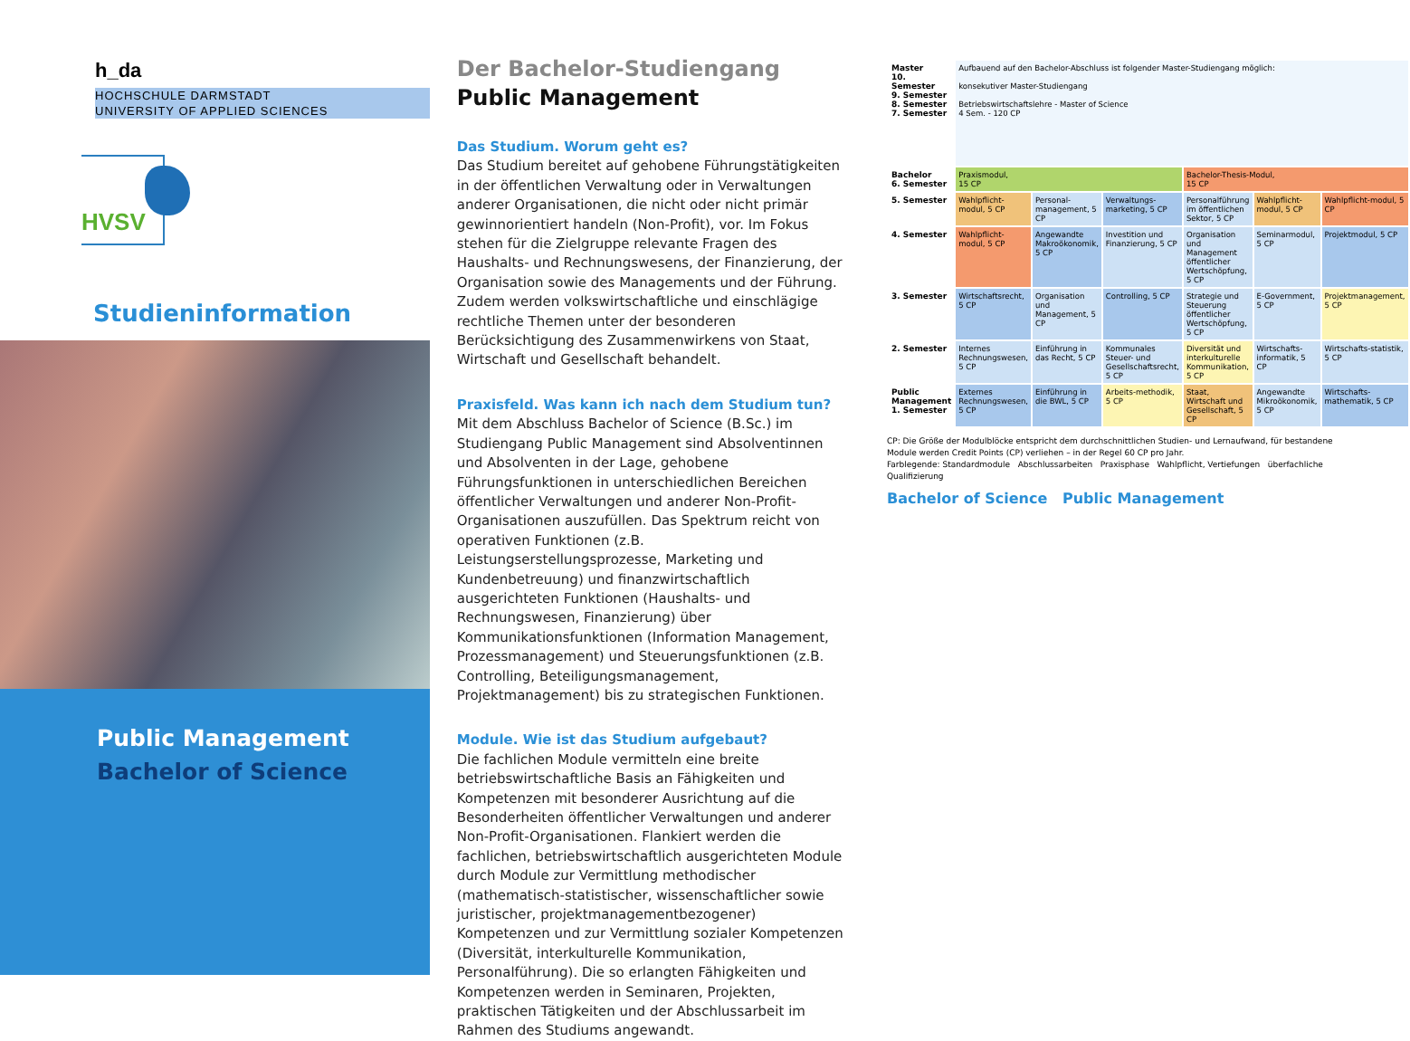h_da
HOCHSCHULE DARMSTADT
UNIVERSITY OF APPLIED SCIENCES
HVSV
Studieninformation
Public Management
Bachelor of Science
Der Bachelor-Studiengang
Public Management
Das Studium. Worum geht es?
Das Studium bereitet auf gehobene Führungstätigkeiten in der öffentlichen Verwaltung oder in Verwaltungen anderer Organisationen, die nicht oder nicht primär gewinnorientiert handeln (Non-Profit), vor. Im Fokus stehen für die Zielgruppe relevante Fragen des Haushalts- und Rechnungswesens, der Finanzierung, der Organisation sowie des Managements und der Führung. Zudem werden volkswirtschaftliche und einschlägige rechtliche Themen unter der besonderen Berücksichtigung des Zusammenwirkens von Staat, Wirtschaft und Gesellschaft behandelt.
Praxisfeld. Was kann ich nach dem Studium tun?
Mit dem Abschluss Bachelor of Science (B.Sc.) im Studiengang Public Management sind Absolventinnen und Absolventen in der Lage, gehobene Führungsfunktionen in unterschiedlichen Bereichen öffentlicher Verwaltungen und anderer Non-Profit-Organisationen auszufüllen. Das Spektrum reicht von operativen Funktionen (z.B. Leistungserstellungsprozesse, Marketing und Kundenbetreuung) und finanzwirtschaftlich ausgerichteten Funktionen (Haushalts- und Rechnungswesen, Finanzierung) über Kommunikationsfunktionen (Information Management, Prozessmanagement) und Steuerungsfunktionen (z.B. Controlling, Beteiligungsmanagement, Projektmanagement) bis zu strategischen Funktionen.
Module. Wie ist das Studium aufgebaut?
Die fachlichen Module vermitteln eine breite betriebswirtschaftliche Basis an Fähigkeiten und Kompetenzen mit besonderer Ausrichtung auf die Besonderheiten öffentlicher Verwaltungen und anderer Non-Profit-Organisationen. Flankiert werden die fachlichen, betriebswirtschaftlich ausgerichteten Module durch Module zur Vermittlung methodischer (mathematisch-statistischer, wissenschaftlicher sowie juristischer, projektmanagementbezogener) Kompetenzen und zur Vermittlung sozialer Kompetenzen (Diversität, interkulturelle Kommunikation, Personalführung). Die so erlangten Fähigkeiten und Kompetenzen werden in Seminaren, Projekten, praktischen Tätigkeiten und der Abschlussarbeit im Rahmen des Studiums angewandt.
| Master 10. Semester 9. Semester 8. Semester 7. Semester | Aufbauend auf den Bachelor-Abschluss ist folgender Master-Studiengang möglich: konsekutiver Master-Studiengang Betriebswirtschaftslehre - Master of Science 4 Sem. - 120 CP | | | | | |
| Bachelor 6. Semester | Praxismodul, 15 CP | | | Bachelor-Thesis-Modul, 15 CP | | |
| 5. Semester | Wahlpflicht-modul, 5 CP | Personal-management, 5 CP | Verwaltungs-marketing, 5 CP | Personalführung im öffentlichen Sektor, 5 CP | Wahlpflicht-modul, 5 CP | Wahlpflicht-modul, 5 CP |
| 4. Semester | Wahlpflicht-modul, 5 CP | Angewandte Makroökonomik, 5 CP | Investition und Finanzierung, 5 CP | Organisation und Management öffentlicher Wertschöpfung, 5 CP | Seminarmodul, 5 CP | Projektmodul, 5 CP |
| 3. Semester | Wirtschaftsrecht, 5 CP | Organisation und Management, 5 CP | Controlling, 5 CP | Strategie und Steuerung öffentlicher Wertschöpfung, 5 CP | E-Government, 5 CP | Projektmanagement, 5 CP |
| 2. Semester | Internes Rechnungswesen, 5 CP | Einführung in das Recht, 5 CP | Kommunales Steuer- und Gesellschaftsrecht, 5 CP | Diversität und interkulturelle Kommunikation, 5 CP | Wirtschafts-informatik, 5 CP | Wirtschafts-statistik, 5 CP |
| Public Management 1. Semester | Externes Rechnungswesen, 5 CP | Einführung in die BWL, 5 CP | Arbeits-methodik, 5 CP | Staat, Wirtschaft und Gesellschaft, 5 CP | Angewandte Mikroökonomik, 5 CP | Wirtschafts-mathematik, 5 CP |
CP: Die Größe der Modulblöcke entspricht dem durchschnittlichen Studien- und Lernaufwand, für bestandene Module werden Credit Points (CP) verliehen – in der Regel 60 CP pro Jahr.
Farblegende: Standardmodule Abschlussarbeiten Praxisphase Wahlpflicht, Vertiefungen überfachliche Qualifizierung
Bachelor of Science Public Management